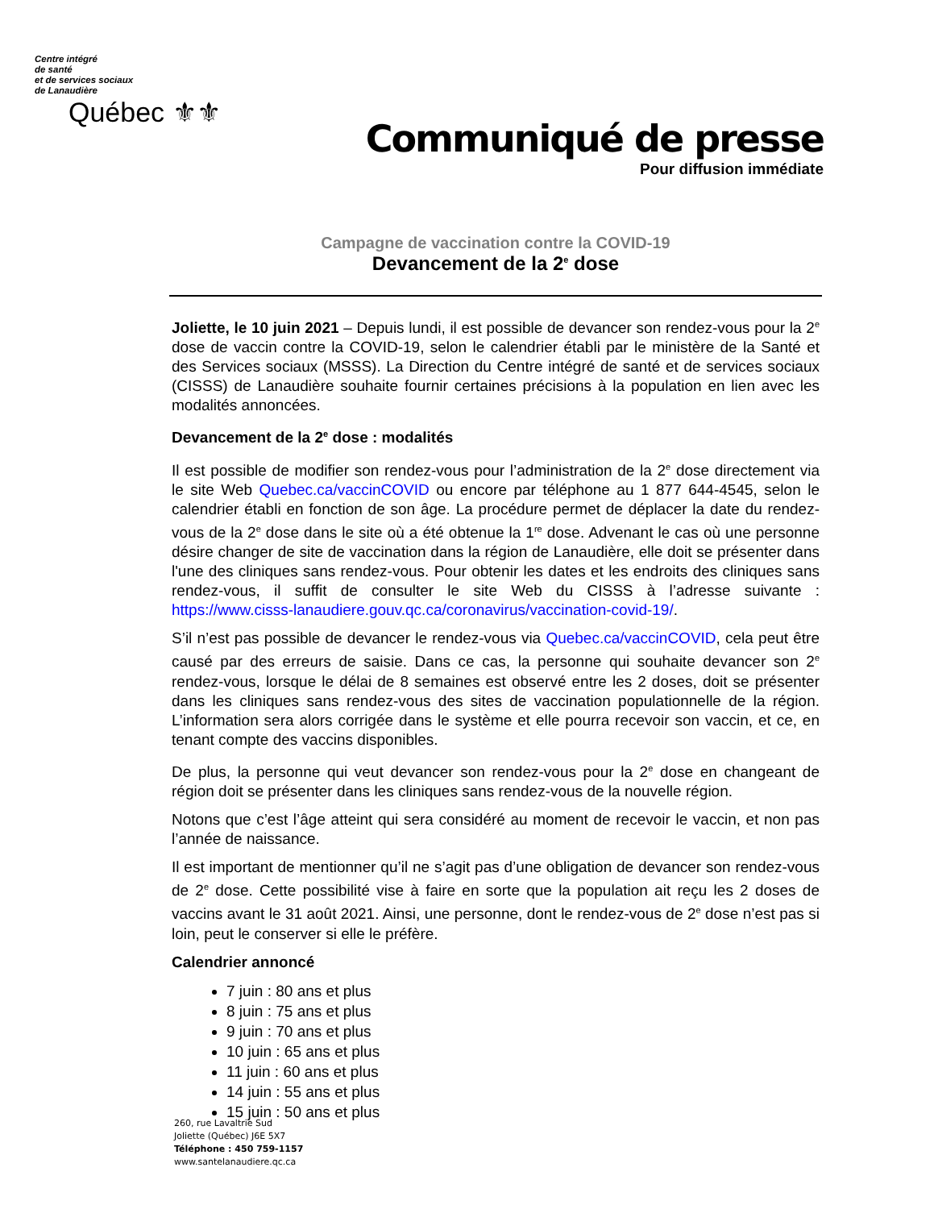Centre intégré
de santé
et de services sociaux
de Lanaudière
Québec ⚜⚜
Communiqué de presse
Pour diffusion immédiate
Campagne de vaccination contre la COVID-19
Devancement de la 2<sup>e</sup> dose
Joliette, le 10 juin 2021 – Depuis lundi, il est possible de devancer son rendez-vous pour la 2<sup>e</sup> dose de vaccin contre la COVID-19, selon le calendrier établi par le ministère de la Santé et des Services sociaux (MSSS). La Direction du Centre intégré de santé et de services sociaux (CISSS) de Lanaudière souhaite fournir certaines précisions à la population en lien avec les modalités annoncées.
Devancement de la 2<sup>e</sup> dose : modalités
Il est possible de modifier son rendez-vous pour l’administration de la 2<sup>e</sup> dose directement via le site Web Quebec.ca/vaccinCOVID ou encore par téléphone au 1 877 644-4545, selon le calendrier établi en fonction de son âge. La procédure permet de déplacer la date du rendez-vous de la 2<sup>e</sup> dose dans le site où a été obtenue la 1<sup>re</sup> dose. Advenant le cas où une personne désire changer de site de vaccination dans la région de Lanaudière, elle doit se présenter dans l'une des cliniques sans rendez-vous. Pour obtenir les dates et les endroits des cliniques sans rendez-vous, il suffit de consulter le site Web du CISSS à l’adresse suivante : https://www.cisss-lanaudiere.gouv.qc.ca/coronavirus/vaccination-covid-19/.
S’il n’est pas possible de devancer le rendez-vous via Quebec.ca/vaccinCOVID, cela peut être causé par des erreurs de saisie. Dans ce cas, la personne qui souhaite devancer son 2<sup>e</sup> rendez-vous, lorsque le délai de 8 semaines est observé entre les 2 doses, doit se présenter dans les cliniques sans rendez-vous des sites de vaccination populationnelle de la région. L’information sera alors corrigée dans le système et elle pourra recevoir son vaccin, et ce, en tenant compte des vaccins disponibles.
De plus, la personne qui veut devancer son rendez-vous pour la 2<sup>e</sup> dose en changeant de région doit se présenter dans les cliniques sans rendez-vous de la nouvelle région.
Notons que c’est l’âge atteint qui sera considéré au moment de recevoir le vaccin, et non pas l’année de naissance.
Il est important de mentionner qu’il ne s’agit pas d’une obligation de devancer son rendez-vous de 2<sup>e</sup> dose. Cette possibilité vise à faire en sorte que la population ait reçu les 2 doses de vaccins avant le 31 août 2021. Ainsi, une personne, dont le rendez-vous de 2<sup>e</sup> dose n’est pas si loin, peut le conserver si elle le préfère.
Calendrier annoncé
7 juin : 80 ans et plus
8 juin : 75 ans et plus
9 juin : 70 ans et plus
10 juin : 65 ans et plus
11 juin : 60 ans et plus
14 juin : 55 ans et plus
15 juin : 50 ans et plus
260, rue Lavaltrie Sud
Joliette (Québec) J6E 5X7
Téléphone : 450 759-1157
www.santelanaudiere.qc.ca